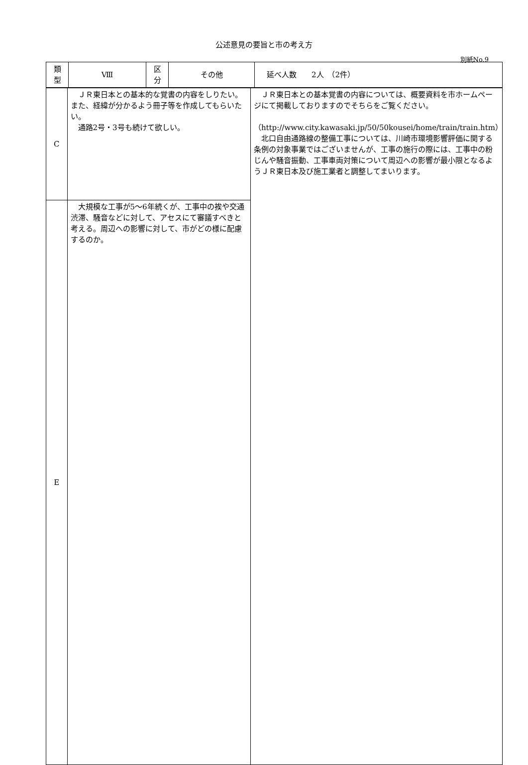公述意見の要旨と市の考え方
別紙No.9
| 類 型 | Ⅷ | 区 分 | その他 | 延べ人数 2人 （2件） |
| C | ＪＲ東日本との基本的な覚書の内容をしりたい。また、経緯が分かるよう冊子等を作成してもらいたい。 通路2号・3号も続けて欲しい。 | ＪＲ東日本との基本覚書の内容については、概要資料を市ホームページにて掲載しておりますのでそちらをご覧ください。 （http://www.city.kawasaki.jp/50/50kousei/home/train/train.htm） 北口自由通路線の整備工事については、川崎市環境影響評価に関する条例の対象事業ではございませんが、工事の施行の際には、工事中の粉じんや騒音振動、工事車両対策について周辺への影響が最小限となるようＪＲ東日本及び施工業者と調整してまいります。 |
| E | 大規模な工事が5～6年続くが、工事中の挨や交通渋滞、騒音などに対して、アセスにて審議すべきと考える。周辺への影響に対して、市がどの様に配慮するのか。 | |